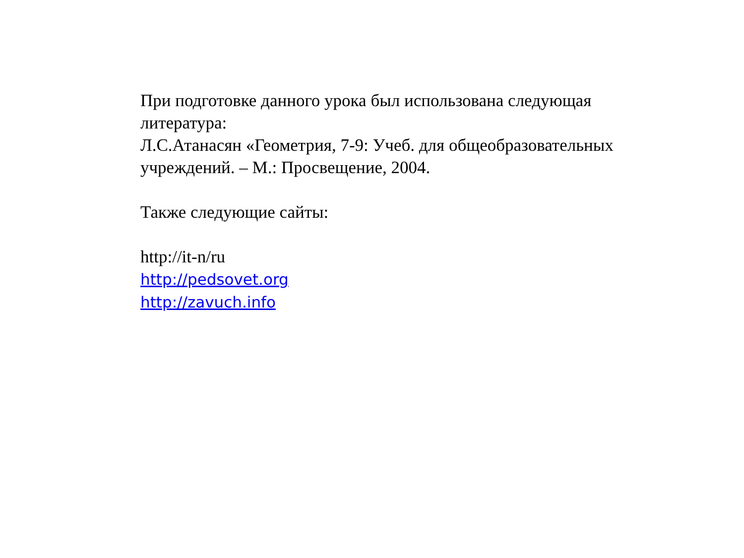При подготовке данного урока был использована следующая литература:
Л.С.Атанасян «Геометрия, 7-9: Учеб. для общеобразовательных учреждений. – М.: Просвещение, 2004.
Также следующие сайты:
http://it-n/ru
http://pedsovet.org
http://zavuch.info